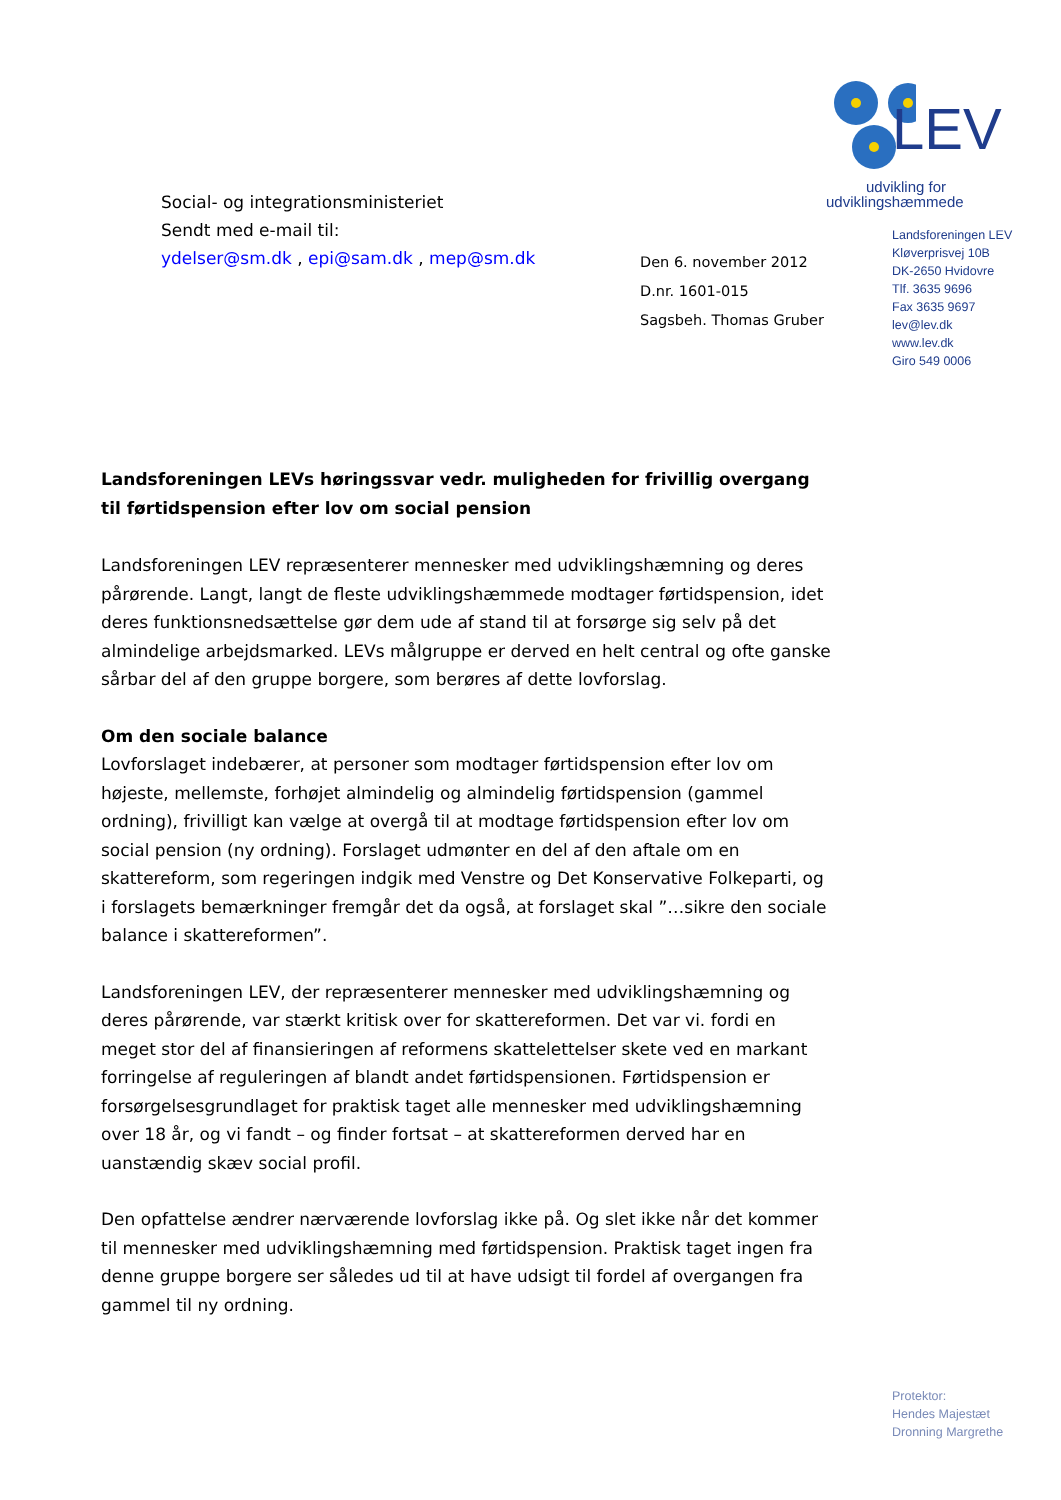LEV
udvikling for
udviklingshæmmede
Landsforeningen LEV
Kløverprisvej 10B
DK-2650 Hvidovre
Tlf. 3635 9696
Fax 3635 9697
lev@lev.dk
www.lev.dk
Giro 549 0006
Social- og integrationsministeriet
Sendt med e-mail til:
ydelser@sm.dk , epi@sam.dk , mep@sm.dk
Den 6. november 2012
D.nr. 1601-015
Sagsbeh. Thomas Gruber
Landsforeningen LEVs høringssvar vedr. muligheden for frivillig overgang til førtidspension efter lov om social pension
Landsforeningen LEV repræsenterer mennesker med udviklingshæmning og deres pårørende. Langt, langt de fleste udviklingshæmmede modtager førtidspension, idet deres funktionsnedsættelse gør dem ude af stand til at forsørge sig selv på det almindelige arbejdsmarked. LEVs målgruppe er derved en helt central og ofte ganske sårbar del af den gruppe borgere, som berøres af dette lovforslag.
Om den sociale balance
Lovforslaget indebærer, at personer som modtager førtidspension efter lov om højeste, mellemste, forhøjet almindelig og almindelig førtidspension (gammel ordning), frivilligt kan vælge at overgå til at modtage førtidspension efter lov om social pension (ny ordning). Forslaget udmønter en del af den aftale om en skattereform, som regeringen indgik med Venstre og Det Konservative Folkeparti, og i forslagets bemærkninger fremgår det da også, at forslaget skal ”…sikre den sociale balance i skattereformen”.
Landsforeningen LEV, der repræsenterer mennesker med udviklingshæmning og deres pårørende, var stærkt kritisk over for skattereformen. Det var vi. fordi en meget stor del af finansieringen af reformens skattelettelser skete ved en markant forringelse af reguleringen af blandt andet førtidspensionen. Førtidspension er forsørgelsesgrundlaget for praktisk taget alle mennesker med udviklingshæmning over 18 år, og vi fandt – og finder fortsat – at skattereformen derved har en uanstændig skæv social profil.
Den opfattelse ændrer nærværende lovforslag ikke på. Og slet ikke når det kommer til mennesker med udviklingshæmning med førtidspension. Praktisk taget ingen fra denne gruppe borgere ser således ud til at have udsigt til fordel af overgangen fra gammel til ny ordning.
Protektor:
Hendes Majestæt
Dronning Margrethe